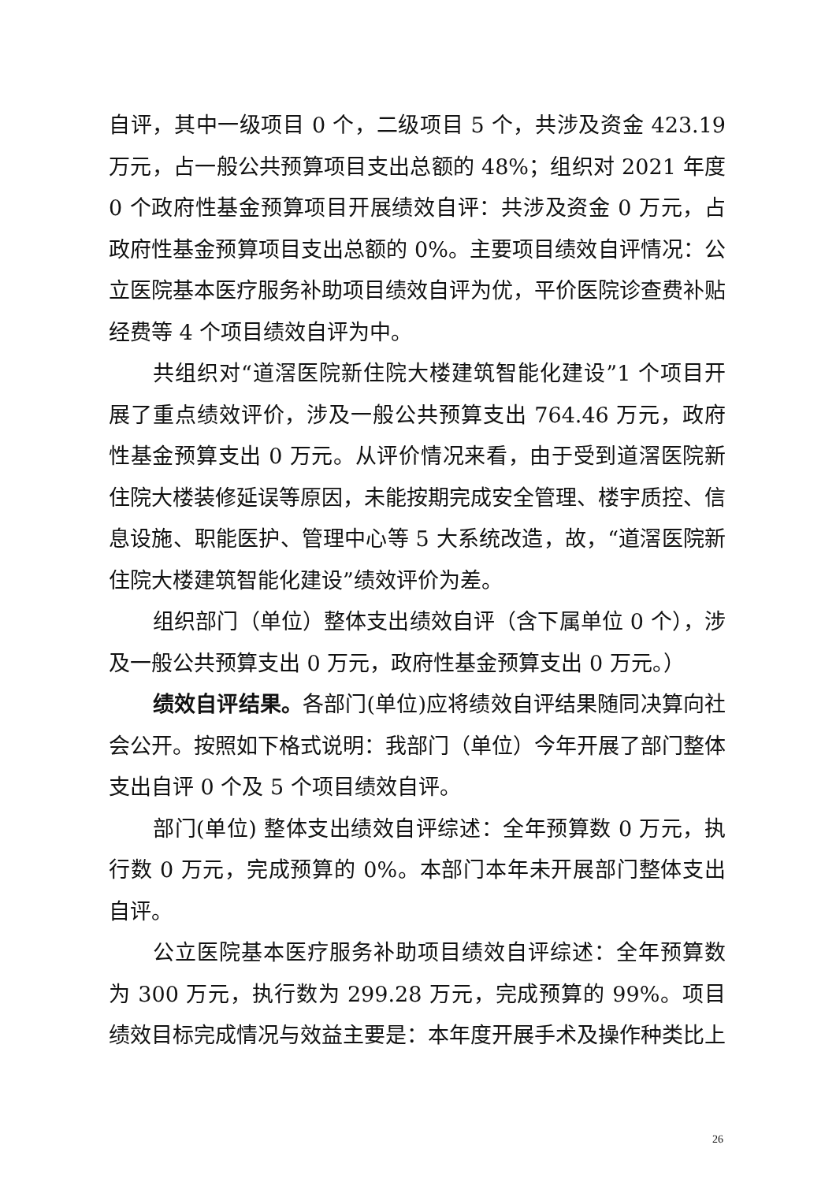自评，其中一级项目 0 个，二级项目 5 个，共涉及资金 423.19 万元，占一般公共预算项目支出总额的 48%；组织对 2021 年度 0 个政府性基金预算项目开展绩效自评：共涉及资金 0 万元，占政府性基金预算项目支出总额的 0%。主要项目绩效自评情况：公立医院基本医疗服务补助项目绩效自评为优，平价医院诊查费补贴经费等 4 个项目绩效自评为中。
共组织对“道滘医院新住院大楼建筑智能化建设”1 个项目开展了重点绩效评价，涉及一般公共预算支出 764.46 万元，政府性基金预算支出 0 万元。从评价情况来看，由于受到道滘医院新住院大楼装修延误等原因，未能按期完成安全管理、楼宇质控、信息设施、职能医护、管理中心等 5 大系统改造，故，“道滘医院新住院大楼建筑智能化建设”绩效评价为差。
组织部门（单位）整体支出绩效自评（含下属单位 0 个），涉及一般公共预算支出 0 万元，政府性基金预算支出 0 万元。）
绩效自评结果。各部门(单位)应将绩效自评结果随同决算向社会公开。按照如下格式说明：我部门（单位）今年开展了部门整体支出自评 0 个及 5 个项目绩效自评。
部门(单位) 整体支出绩效自评综述：全年预算数 0 万元，执行数 0 万元，完成预算的 0%。本部门本年未开展部门整体支出自评。
公立医院基本医疗服务补助项目绩效自评综述：全年预算数为 300 万元，执行数为 299.28 万元，完成预算的 99%。项目绩效目标完成情况与效益主要是：本年度开展手术及操作种类比上
26